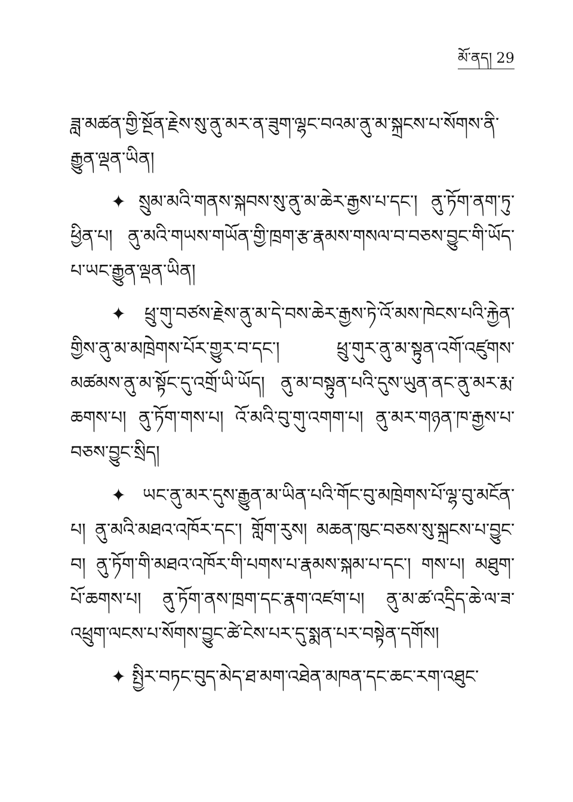མོ་ནད། 29
ཟླ་མཚན་གྱི་སྔོན་རྗེས་སུ་ནུ་མར་ན་ཟུག་ལྷང་བའམ་ནུ་མ་སྐྲངས་པ་སོགས་ནི་རྒྱུན་ལྡན་ཡིན།
✦ སྲུམ་མའི་གནས་སྐབས་སུ་ནུ་མ་ཆེར་རྒྱས་པ་དང་། ནུ་ཏོག་ནག་ཏུ་ཕྱིན་པ། ནུ་མའི་གཡས་གཡོན་གྱི་ཁྲག་རྩ་རྣམས་གསལ་བ་བཅས་བྱུང་གི་ཡོད་པ་ཡང་རྒྱུན་ལྡན་ཡིན།
✦ ཕྲུ་གུ་བཙས་རྗེས་ནུ་མ་དེ་བས་ཆེར་རྒྱས་ཏེ་འོ་མས་ཁེངས་པའི་རྐྱེན་གྱིས་ནུ་མ་མཁྲེགས་པོར་གྱུར་བ་དང་། ཕྲུ་གུར་ནུ་མ་སྟུན་འགོ་འཛུགས་མཚམས་ནུ་མ་སྟོང་དུ་འགྲོ་ཡི་ཡོད། ནུ་མ་བསྟུན་པའི་དུས་ཡུན་ནང་ནུ་མར་རྨ་ཆགས་པ། ནུ་ཏོག་གས་པ། འོ་མའི་བུ་གུ་འགག་པ། ནུ་མར་གཉན་ཁ་རྒྱས་པ་བཅས་བྱུང་སྲིད།
✦ ཡང་ནུ་མར་དུས་རྒྱུན་མ་ཡིན་པའི་གོང་བུ་མཁྲེགས་པོ་ལྷ་བུ་མངོན་པ། ནུ་མའི་མཐའ་འཁོར་དང་། གློག་རུས། མཆན་ཁུང་བཅས་སུ་སྐྲངས་པ་བྱུང་བ། ནུ་ཏོག་གི་མཐའ་འཁོར་གི་པགས་པ་རྣམས་སྐམ་པ་དང་། གས་པ། མཐུག་པོ་ཆགས་པ། ནུ་ཏོག་ནས་ཁྲག་དང་རྣག་འཛག་པ། ནུ་མ་ཚ་འདྲིད་ཆེ་ལ་ཟ་འཕྲུག་ལངས་པ་སོགས་བྱུང་ཚེ་ངེས་པར་དུ་སྨན་པར་བསྟེན་དགོས།
✦ སྤྱིར་བཏང་བུད་མེད་ཐ་མག་འཐེན་མཁན་དང་ཆང་རག་འཐུང་